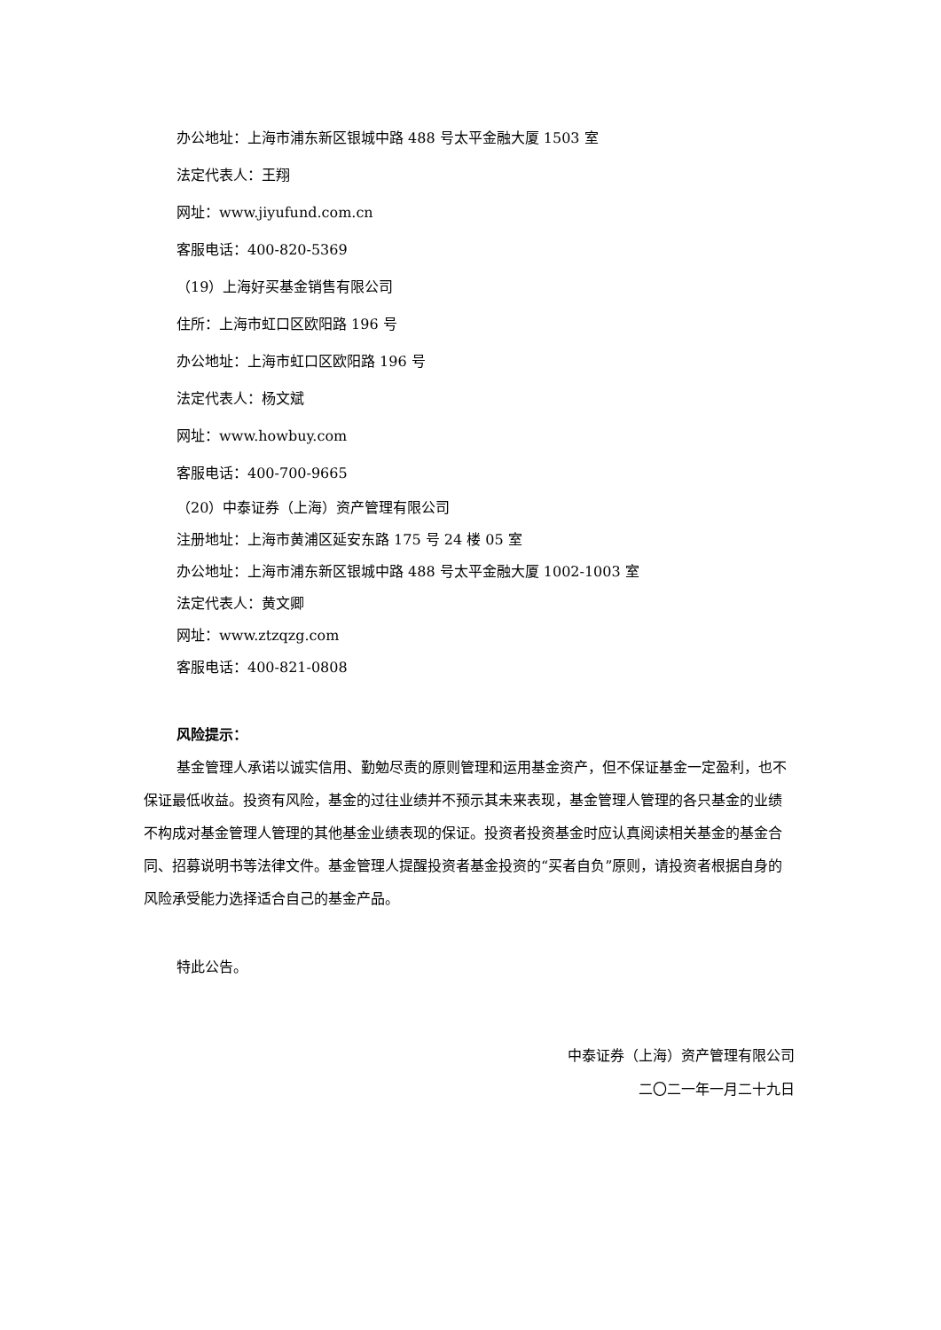办公地址：上海市浦东新区银城中路 488 号太平金融大厦 1503 室
法定代表人：王翔
网址：www.jiyufund.com.cn
客服电话：400-820-5369
（19）上海好买基金销售有限公司
住所：上海市虹口区欧阳路 196 号
办公地址：上海市虹口区欧阳路 196 号
法定代表人：杨文斌
网址：www.howbuy.com
客服电话：400-700-9665
（20）中泰证券（上海）资产管理有限公司
注册地址：上海市黄浦区延安东路 175 号 24 楼 05 室
办公地址：上海市浦东新区银城中路 488 号太平金融大厦 1002-1003 室
法定代表人：黄文卿
网址：www.ztzqzg.com
客服电话：400-821-0808
风险提示：
基金管理人承诺以诚实信用、勤勉尽责的原则管理和运用基金资产，但不保证基金一定盈利，也不保证最低收益。投资有风险，基金的过往业绩并不预示其未来表现，基金管理人管理的各只基金的业绩不构成对基金管理人管理的其他基金业绩表现的保证。投资者投资基金时应认真阅读相关基金的基金合同、招募说明书等法律文件。基金管理人提醒投资者基金投资的“买者自负”原则，请投资者根据自身的风险承受能力选择适合自己的基金产品。
特此公告。
中泰证券（上海）资产管理有限公司
二〇二一年一月二十九日